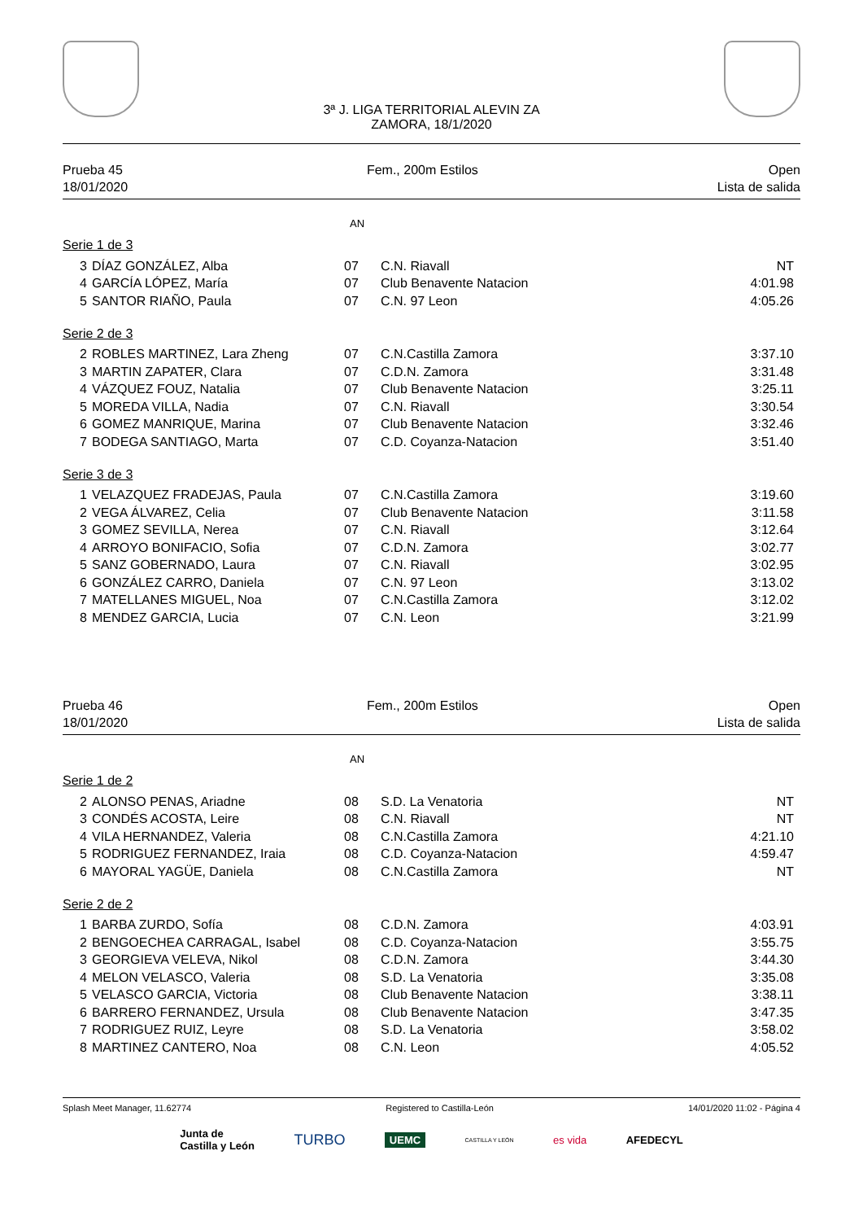3ª J. LIGA TERRITORIAL ALEVIN ZA
ZAMORA, 18/1/2020
Prueba 45
18/01/2020
Fem., 200m Estilos Open
Lista de salida
AN
Serie 1 de 3
| 3 | DÍAZ GONZÁLEZ, Alba | 07 | C.N. Riavall | NT |
| 4 | GARCÍA LÓPEZ, María | 07 | Club Benavente Natacion | 4:01.98 |
| 5 | SANTOR RIAÑO, Paula | 07 | C.N. 97 Leon | 4:05.26 |
Serie 2 de 3
| 2 | ROBLES MARTINEZ, Lara Zheng | 07 | C.N.Castilla Zamora | 3:37.10 |
| 3 | MARTIN ZAPATER, Clara | 07 | C.D.N. Zamora | 3:31.48 |
| 4 | VÁZQUEZ FOUZ, Natalia | 07 | Club Benavente Natacion | 3:25.11 |
| 5 | MOREDA VILLA, Nadia | 07 | C.N. Riavall | 3:30.54 |
| 6 | GOMEZ MANRIQUE, Marina | 07 | Club Benavente Natacion | 3:32.46 |
| 7 | BODEGA SANTIAGO, Marta | 07 | C.D. Coyanza-Natacion | 3:51.40 |
Serie 3 de 3
| 1 | VELAZQUEZ FRADEJAS, Paula | 07 | C.N.Castilla Zamora | 3:19.60 |
| 2 | VEGA ÁLVAREZ, Celia | 07 | Club Benavente Natacion | 3:11.58 |
| 3 | GOMEZ SEVILLA, Nerea | 07 | C.N. Riavall | 3:12.64 |
| 4 | ARROYO BONIFACIO, Sofia | 07 | C.D.N. Zamora | 3:02.77 |
| 5 | SANZ GOBERNADO, Laura | 07 | C.N. Riavall | 3:02.95 |
| 6 | GONZÁLEZ CARRO, Daniela | 07 | C.N. 97 Leon | 3:13.02 |
| 7 | MATELLANES MIGUEL, Noa | 07 | C.N.Castilla Zamora | 3:12.02 |
| 8 | MENDEZ GARCIA, Lucia | 07 | C.N. Leon | 3:21.99 |
Prueba 46
18/01/2020
Fem., 200m Estilos Open
Lista de salida
AN
Serie 1 de 2
| 2 | ALONSO PENAS, Ariadne | 08 | S.D. La Venatoria | NT |
| 3 | CONDÉS ACOSTA, Leire | 08 | C.N. Riavall | NT |
| 4 | VILA HERNANDEZ, Valeria | 08 | C.N.Castilla Zamora | 4:21.10 |
| 5 | RODRIGUEZ FERNANDEZ, Iraia | 08 | C.D. Coyanza-Natacion | 4:59.47 |
| 6 | MAYORAL YAGÜE, Daniela | 08 | C.N.Castilla Zamora | NT |
Serie 2 de 2
| 1 | BARBA ZURDO, Sofía | 08 | C.D.N. Zamora | 4:03.91 |
| 2 | BENGOECHEA CARRAGAL, Isabel | 08 | C.D. Coyanza-Natacion | 3:55.75 |
| 3 | GEORGIEVA VELEVA, Nikol | 08 | C.D.N. Zamora | 3:44.30 |
| 4 | MELON VELASCO, Valeria | 08 | S.D. La Venatoria | 3:35.08 |
| 5 | VELASCO GARCIA, Victoria | 08 | Club Benavente Natacion | 3:38.11 |
| 6 | BARRERO FERNANDEZ, Ursula | 08 | Club Benavente Natacion | 3:47.35 |
| 7 | RODRIGUEZ RUIZ, Leyre | 08 | S.D. La Venatoria | 3:58.02 |
| 8 | MARTINEZ CANTERO, Noa | 08 | C.N. Leon | 4:05.52 |
Splash Meet Manager, 11.62774 Registered to Castilla-León 14/01/2020 11:02 - Página 4
Junta de
Castilla y León
TURBO
UEMC
CASTILLA Y LEÓN
es vida AFEDECYL